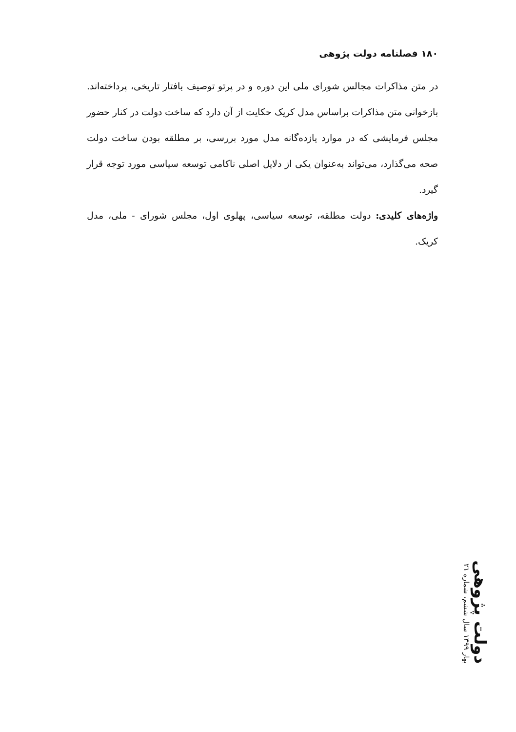۱۸۰ فصلنامه دولت پژوهی
در متن مذاکرات مجالس شورای ملی این دوره و در پرتو توصیف بافتار تاریخی، پرداخته‌اند. بازخوانی متن مذاکرات براساس مدل کریک حکایت از آن دارد که ساخت دولت در کنار حضور مجلس فرمایشی که در موارد یازده‌گانه مدل مورد بررسی، بر مطلقه بودن ساخت دولت صحه می‌گذارد، می‌تواند به‌عنوان یکی از دلایل اصلی ناکامی توسعه سیاسی مورد توجه قرار گیرد.
واژه‌های کلیدی: دولت مطلقه، توسعه سیاسی، پهلوی اول، مجلس شورای - ملی، مدل کریک.
دولت پژوهی بهار ۱۳۹۹ سال ششم، شماره ۲۱